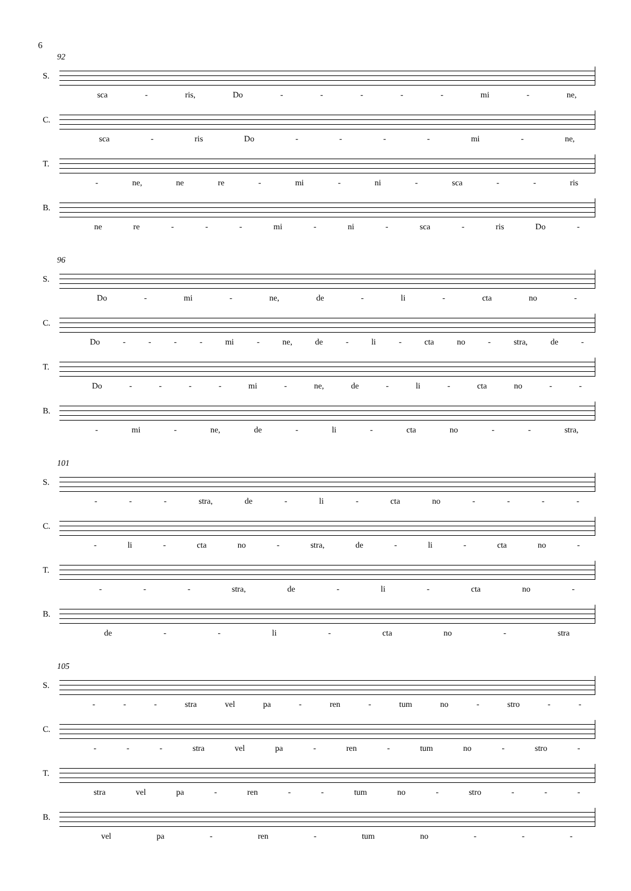6
92
S.
sca - ris, Do - - - - - mi - ne,
C.
sca - ris Do - - - - mi - ne,
T.
- ne, ne re - mi - ni - sca - - ris
B.
ne re - - - mi - ni - sca - ris Do -
96
S.
Do - mi - ne, de - li - cta no -
C.
Do - - - - mi - ne, de - li - cta no - stra, de -
T.
Do - - - - mi - ne, de - li - cta no - -
B.
- mi - ne, de - li - cta no - - stra,
101
S.
- - - stra, de - li - cta no - - - -
C.
- li - cta no - stra, de - li - cta no -
T.
- - - stra, de - li - cta no -
B.
de - - li - cta no - stra
105
S.
- - - stra vel pa - ren - tum no - stro - -
C.
- - - stra vel pa - ren - tum no - stro -
T.
stra vel pa - ren - - tum no - stro - - -
B.
vel pa - ren - tum no - - -